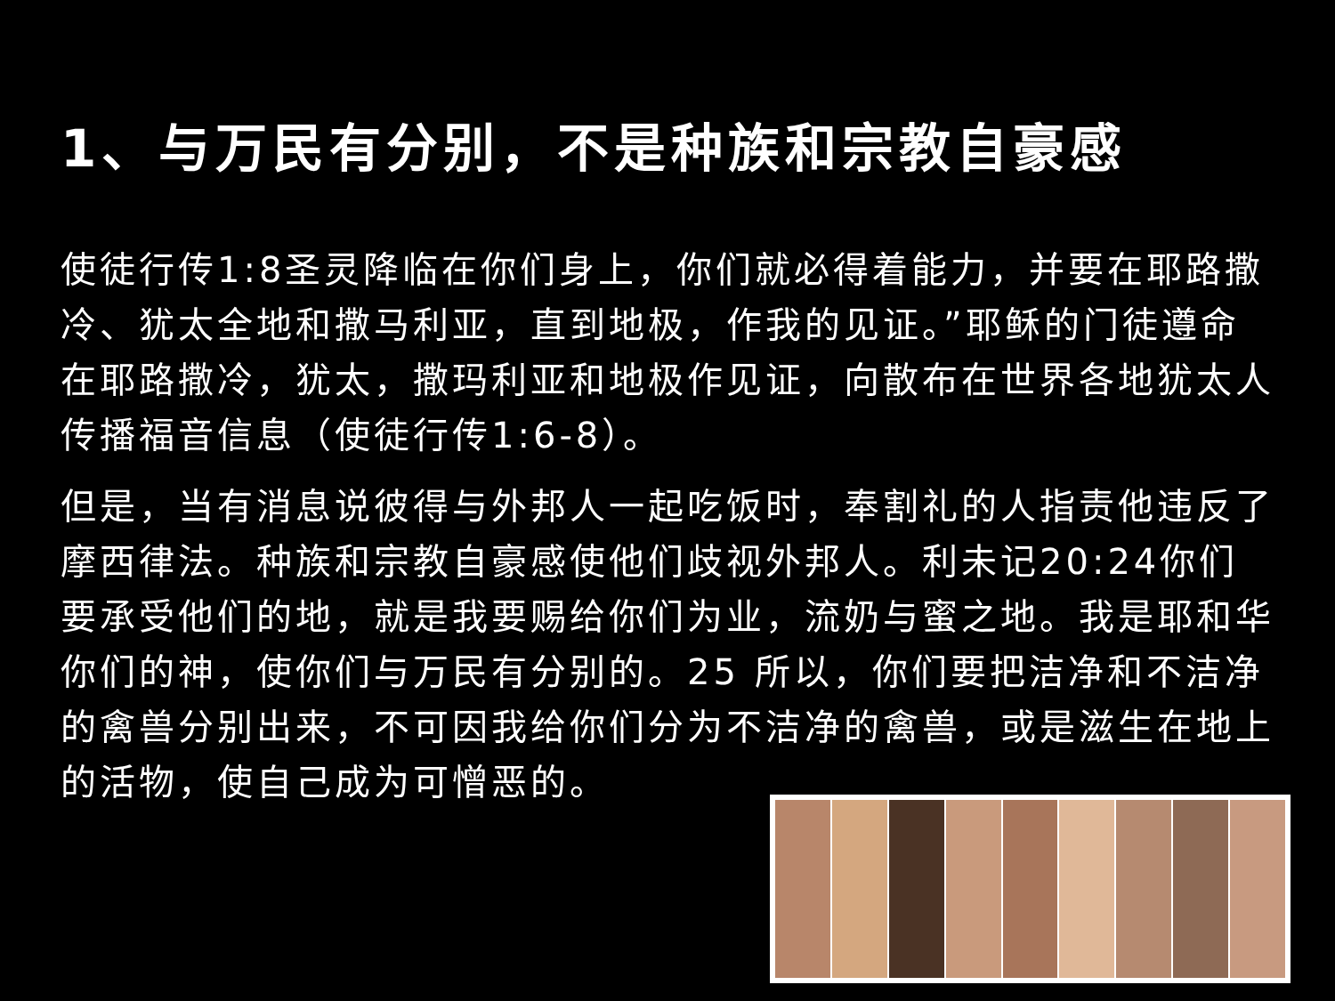1、与万民有分别，不是种族和宗教自豪感
使徒行传1:8圣灵降临在你们身上，你们就必得着能力，并要在耶路撒冷、犹太全地和撒马利亚，直到地极，作我的见证。”耶稣的门徒遵命在耶路撒冷，犹太，撒玛利亚和地极作见证，向散布在世界各地犹太人传播福音信息（使徒行传1:6-8）。
但是，当有消息说彼得与外邦人一起吃饭时，奉割礼的人指责他违反了摩西律法。种族和宗教自豪感使他们歧视外邦人。利未记20:24你们要承受他们的地，就是我要赐给你们为业，流奶与蜜之地。我是耶和华你们的神，使你们与万民有分别的。25 所以，你们要把洁净和不洁净的禽兽分别出来，不可因我给你们分为不洁净的禽兽，或是滋生在地上的活物，使自己成为可憎恶的。